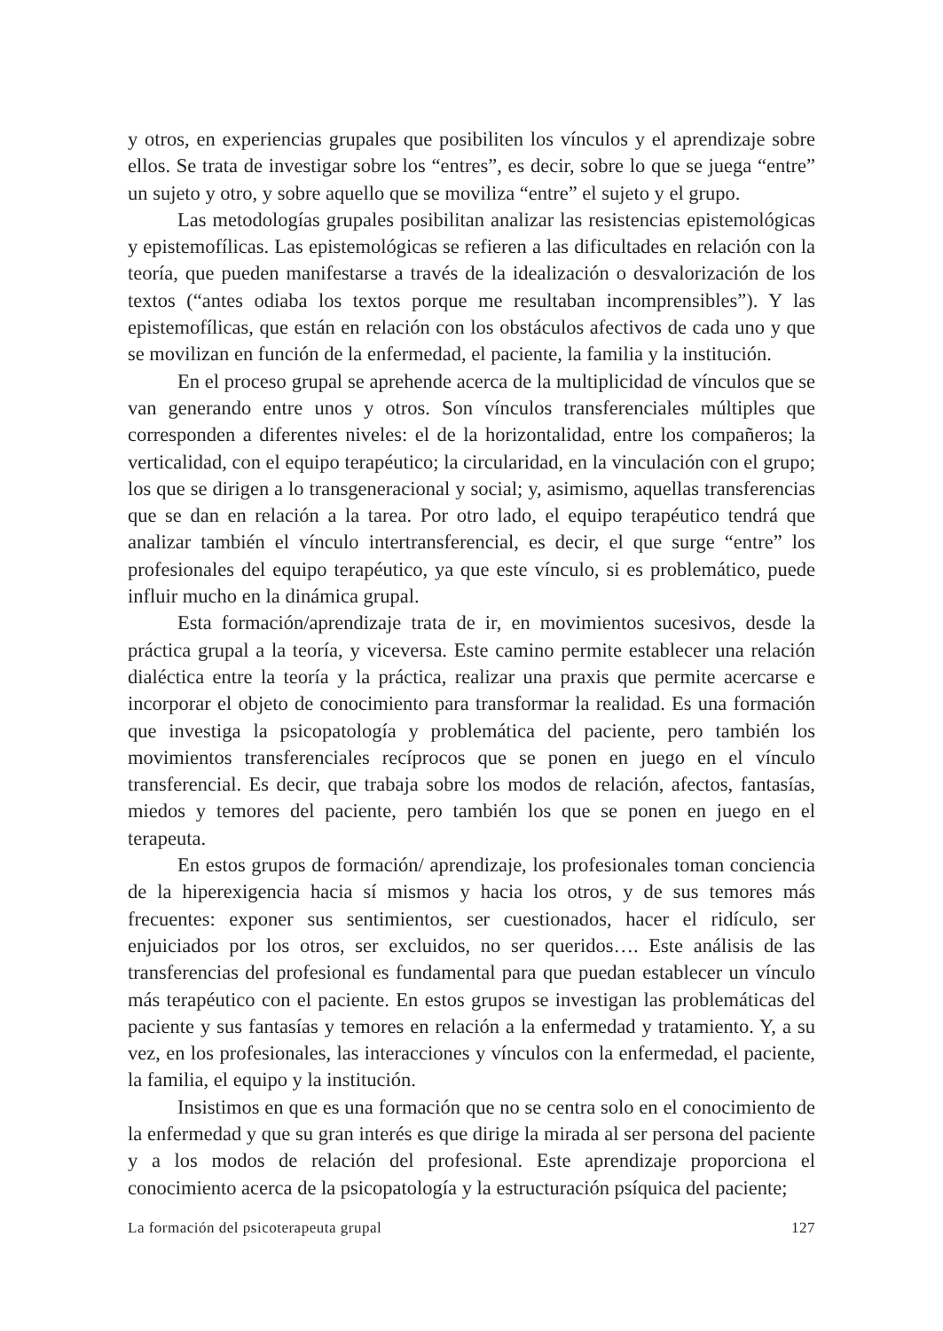y otros, en experiencias grupales que posibiliten los vínculos y el aprendizaje sobre ellos. Se trata de investigar sobre los “entres”, es decir, sobre lo que se juega “entre” un sujeto y otro, y sobre aquello que se moviliza “entre” el sujeto y el grupo.
Las metodologías grupales posibilitan analizar las resistencias epistemológicas y epistemofílicas. Las epistemológicas se refieren a las dificultades en relación con la teoría, que pueden manifestarse a través de la idealización o desvalorización de los textos (“antes odiaba los textos porque me resultaban incomprensibles”). Y las epistemofílicas, que están en relación con los obstáculos afectivos de cada uno y que se movilizan en función de la enfermedad, el paciente, la familia y la institución.
En el proceso grupal se aprehende acerca de la multiplicidad de vínculos que se van generando entre unos y otros. Son vínculos transferenciales múltiples que corresponden a diferentes niveles: el de la horizontalidad, entre los compañeros; la verticalidad, con el equipo terapéutico; la circularidad, en la vinculación con el grupo; los que se dirigen a lo transgeneracional y social; y, asimismo, aquellas transferencias que se dan en relación a la tarea. Por otro lado, el equipo terapéutico tendrá que analizar también el vínculo intertransferencial, es decir, el que surge “entre” los profesionales del equipo terapéutico, ya que este vínculo, si es problemático, puede influir mucho en la dinámica grupal.
Esta formación/aprendizaje trata de ir, en movimientos sucesivos, desde la práctica grupal a la teoría, y viceversa. Este camino permite establecer una relación dialéctica entre la teoría y la práctica, realizar una praxis que permite acercarse e incorporar el objeto de conocimiento para transformar la realidad. Es una formación que investiga la psicopatología y problemática del paciente, pero también los movimientos transferenciales recíprocos que se ponen en juego en el vínculo transferencial. Es decir, que trabaja sobre los modos de relación, afectos, fantasías, miedos y temores del paciente, pero también los que se ponen en juego en el terapeuta.
En estos grupos de formación/ aprendizaje, los profesionales toman conciencia de la hiperexigencia hacia sí mismos y hacia los otros, y de sus temores más frecuentes: exponer sus sentimientos, ser cuestionados, hacer el ridículo, ser enjuiciados por los otros, ser excluidos, no ser queridos…. Este análisis de las transferencias del profesional es fundamental para que puedan establecer un vínculo más terapéutico con el paciente. En estos grupos se investigan las problemáticas del paciente y sus fantasías y temores en relación a la enfermedad y tratamiento. Y, a su vez, en los profesionales, las interacciones y vínculos con la enfermedad, el paciente, la familia, el equipo y la institución.
Insistimos en que es una formación que no se centra solo en el conocimiento de la enfermedad y que su gran interés es que dirige la mirada al ser persona del paciente y a los modos de relación del profesional. Este aprendizaje proporciona el conocimiento acerca de la psicopatología y la estructuración psíquica del paciente;
La formación del psicoterapeuta grupal 127